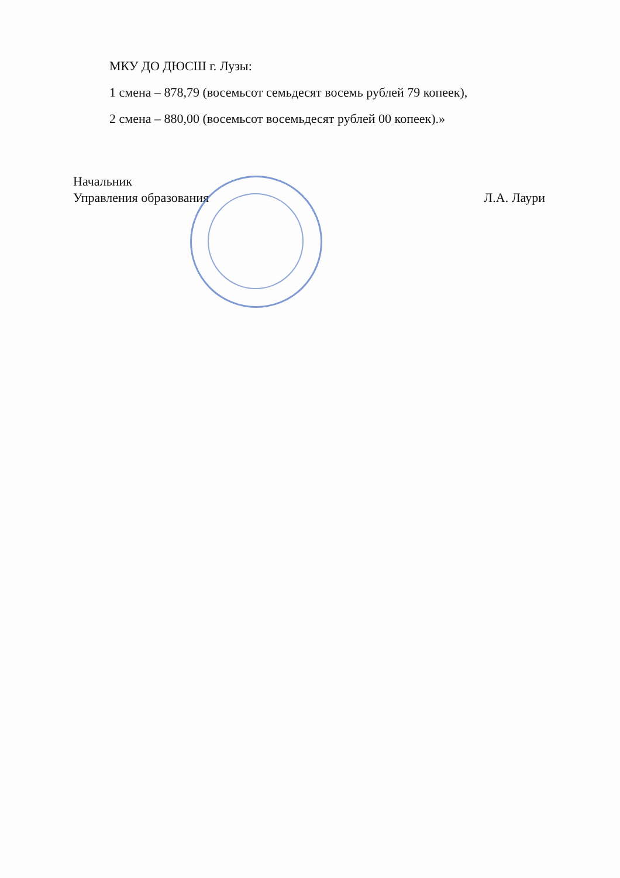МКУ ДО ДЮСШ г. Лузы:
1 смена – 878,79 (восемьсот семьдесят восемь рублей 79 копеек),
2 смена – 880,00 (восемьсот восемьдесят рублей 00 копеек).»
Начальник
Управления образования
Л.А. Лаури